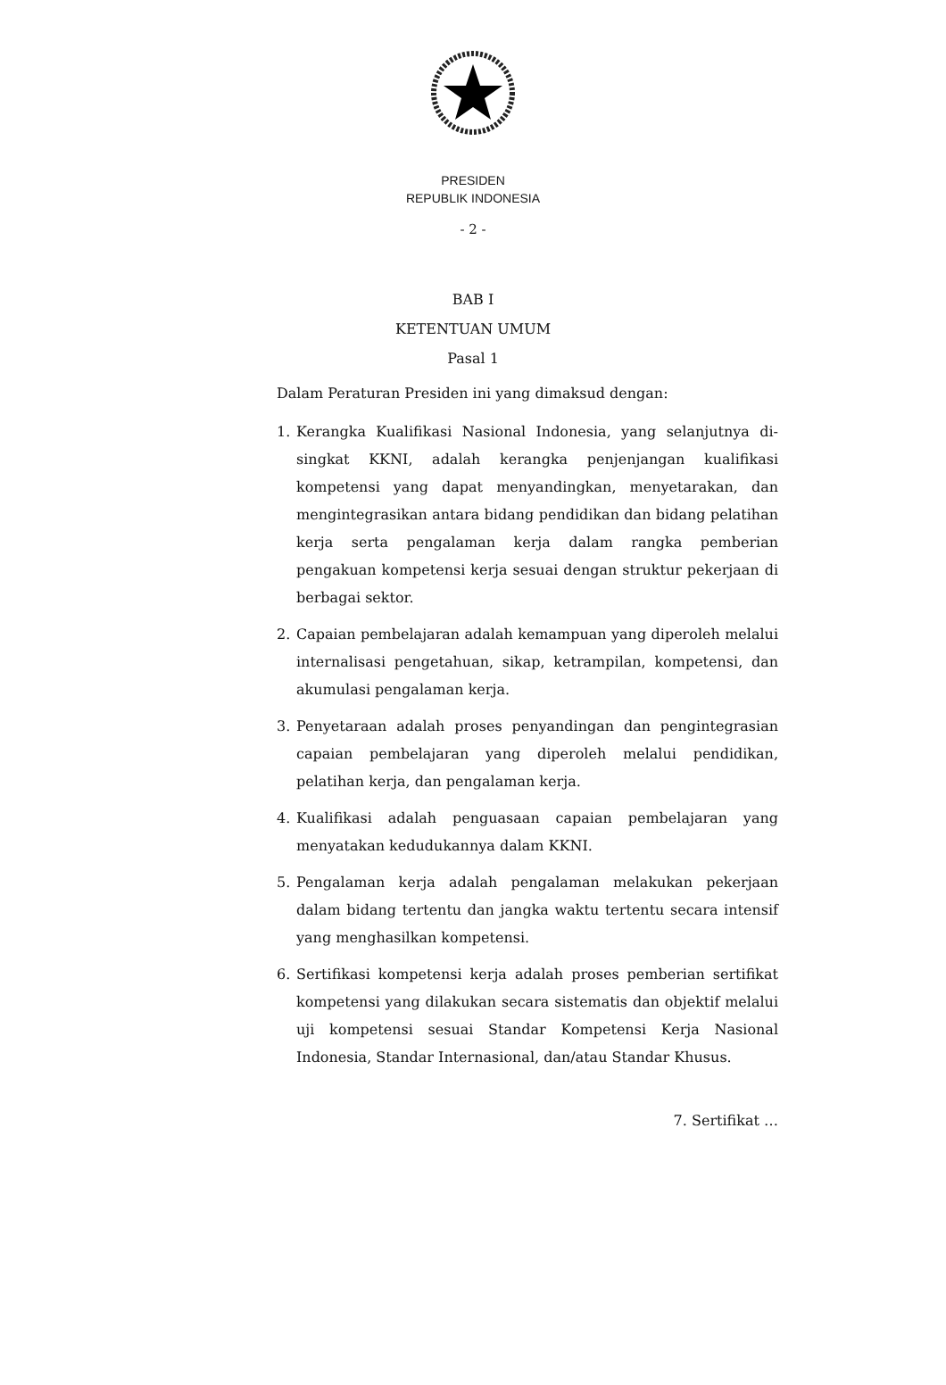PRESIDEN
REPUBLIK INDONESIA
- 2 -
BAB I
KETENTUAN UMUM
Pasal 1
Dalam Peraturan Presiden ini yang dimaksud dengan:
1. Kerangka Kualifikasi Nasional Indonesia, yang selanjutnya di-singkat KKNI, adalah kerangka penjenjangan kualifikasi kompetensi yang dapat menyandingkan, menyetarakan, dan mengintegrasikan antara bidang pendidikan dan bidang pelatihan kerja serta pengalaman kerja dalam rangka pemberian pengakuan kompetensi kerja sesuai dengan struktur pekerjaan di berbagai sektor.
2. Capaian pembelajaran adalah kemampuan yang diperoleh melalui internalisasi pengetahuan, sikap, ketrampilan, kompetensi, dan akumulasi pengalaman kerja.
3. Penyetaraan adalah proses penyandingan dan pengintegrasian capaian pembelajaran yang diperoleh melalui pendidikan, pelatihan kerja, dan pengalaman kerja.
4. Kualifikasi adalah penguasaan capaian pembelajaran yang menyatakan kedudukannya dalam KKNI.
5. Pengalaman kerja adalah pengalaman melakukan pekerjaan dalam bidang tertentu dan jangka waktu tertentu secara intensif yang menghasilkan kompetensi.
6. Sertifikasi kompetensi kerja adalah proses pemberian sertifikat kompetensi yang dilakukan secara sistematis dan objektif melalui uji kompetensi sesuai Standar Kompetensi Kerja Nasional Indonesia, Standar Internasional, dan/atau Standar Khusus.
7. Sertifikat …